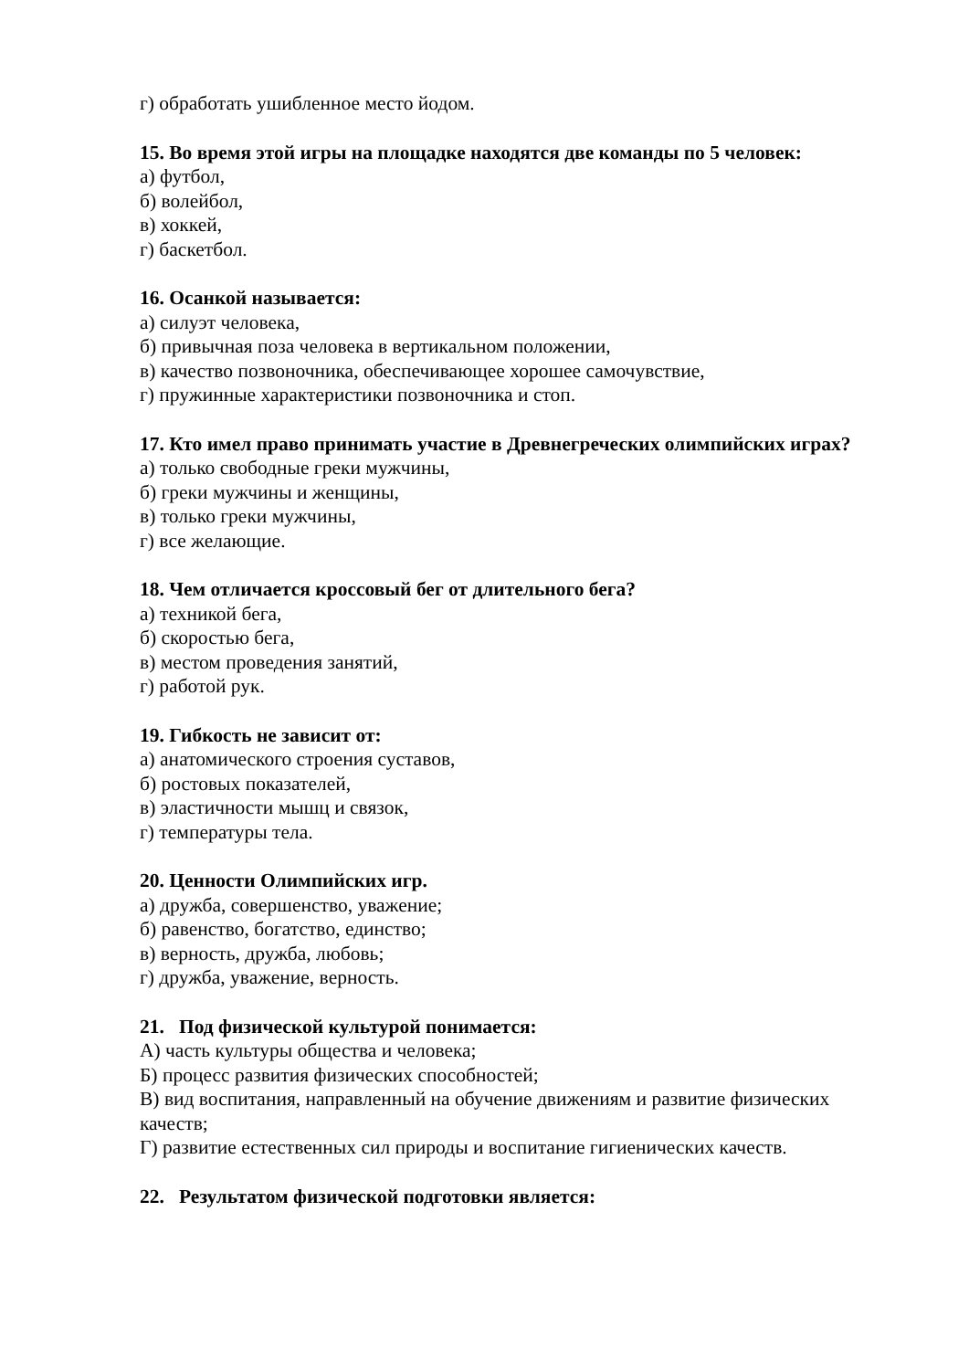г) обработать ушибленное место йодом.
15. Во время этой игры на площадке находятся две команды по 5 человек:
а) футбол,
б) волейбол,
в) хоккей,
г) баскетбол.
16. Осанкой называется:
а) силуэт человека,
б) привычная поза человека в вертикальном положении,
в) качество позвоночника, обеспечивающее хорошее самочувствие,
г) пружинные характеристики позвоночника и стоп.
17. Кто имел право принимать участие в Древнегреческих олимпийских играх?
а) только свободные греки мужчины,
б) греки мужчины и женщины,
в) только греки мужчины,
г) все желающие.
18. Чем отличается кроссовый бег от длительного бега?
а) техникой бега,
б) скоростью бега,
в) местом проведения занятий,
г) работой рук.
19. Гибкость не зависит от:
а) анатомического строения суставов,
б) ростовых показателей,
в) эластичности мышц и связок,
г) температуры тела.
20. Ценности Олимпийских игр.
а) дружба, совершенство, уважение;
б) равенство, богатство, единство;
в) верность, дружба, любовь;
г) дружба, уважение, верность.
21. Под физической культурой понимается:
А) часть культуры общества и человека;
Б) процесс развития физических способностей;
В) вид воспитания, направленный на обучение движениям и развитие физических качеств;
Г) развитие естественных сил природы и воспитание гигиенических качеств.
22. Результатом физической подготовки является: